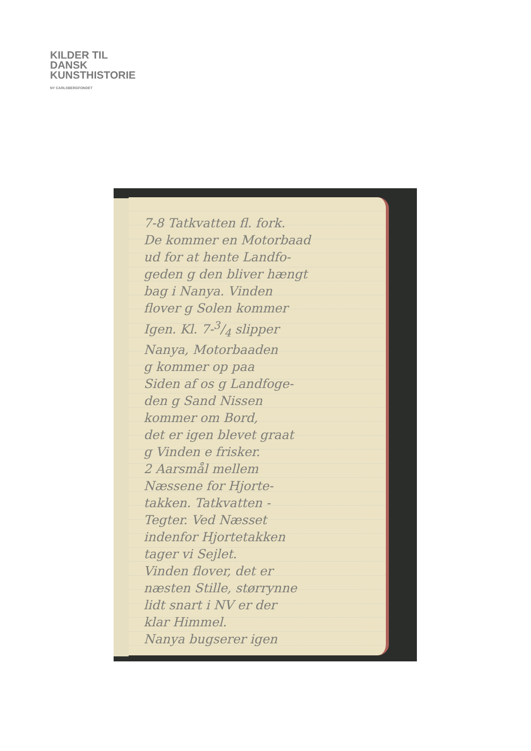KILDER TIL
DANSK
KUNSTHISTORIE
NY CARLSBERGFONDET
7-8 Tatkvatten fl. fork.
De kommer en Motorbaad
ud for at hente Landfo-
geden g den bliver hængt
bag i Nanya. Vinden
flover g Solen kommer
Igen. Kl. 7-3/4 slipper
Nanya, Motorbaaden
g kommer op paa
Siden af os g Landfoge-
den g Sand Nissen
kommer om Bord,
det er igen blevet graat
g Vinden e frisker.
2 Aarsmål mellem
Næssene for Hjorte-
takken. Tatkvatten -
Tegter. Ved Næsset
indenfor Hjortetakken
tager vi Sejlet.
Vinden flover, det er
næsten Stille, størrynne
lidt snart i NV er der
klar Himmel.
Nanya bugserer igen